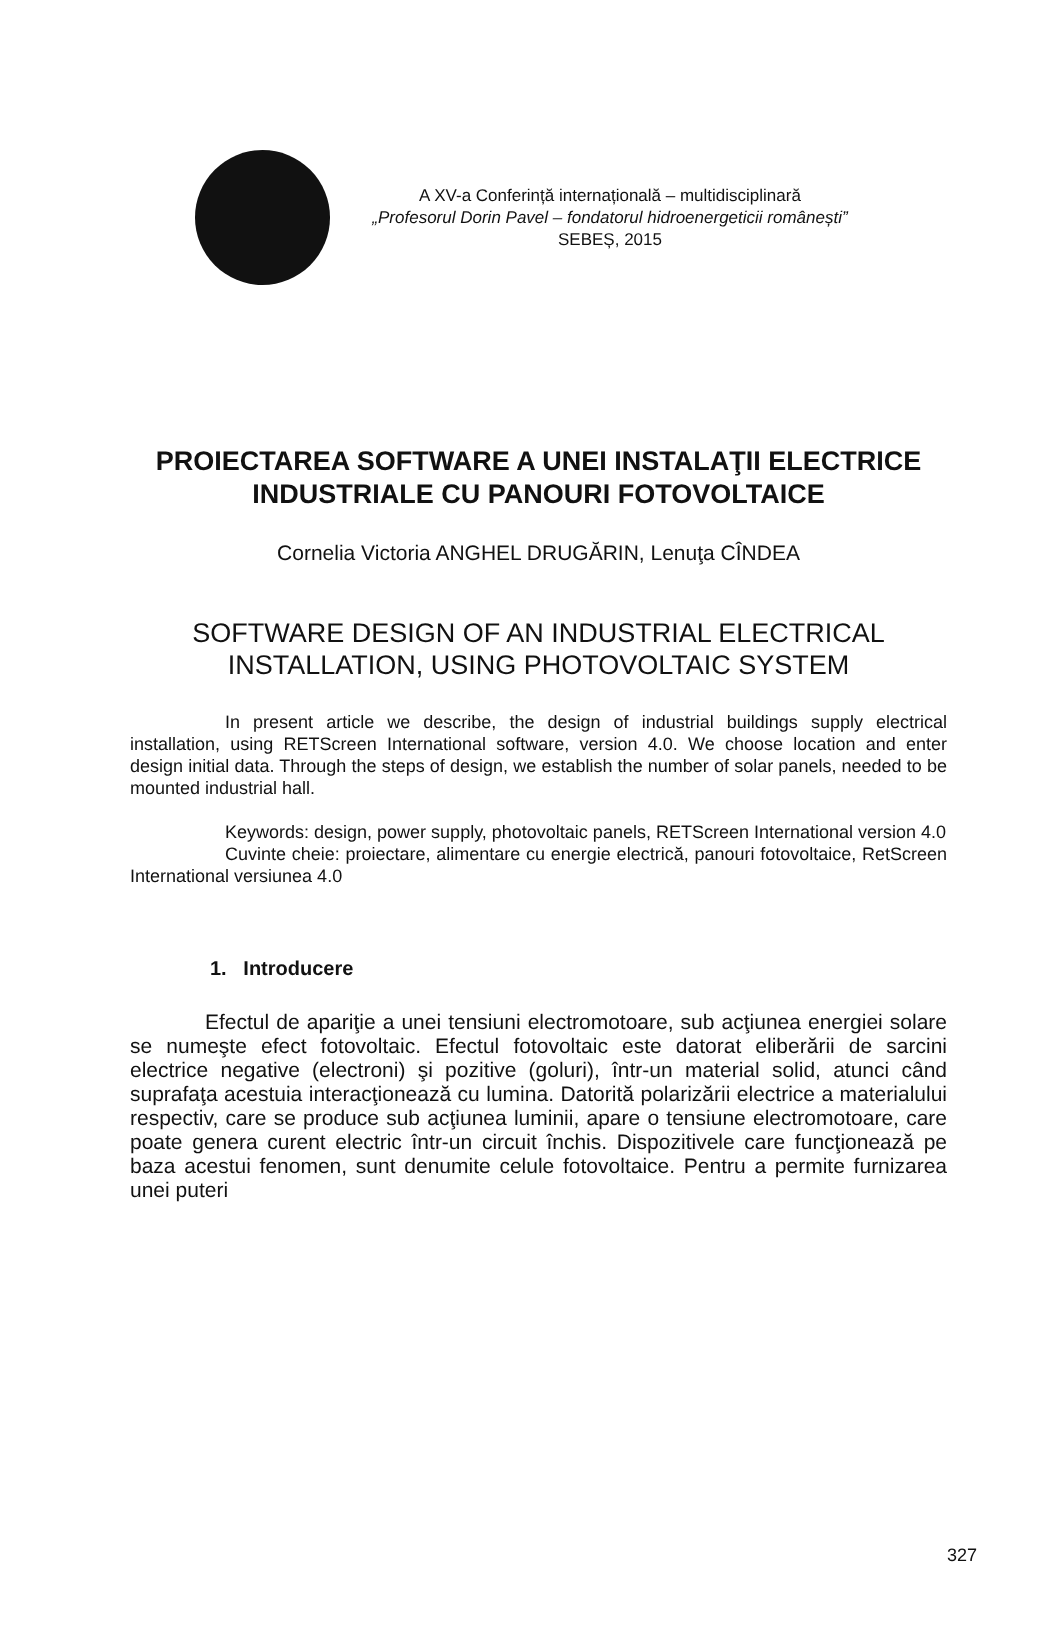A XV-a Conferință internațională – multidisciplinară
„Profesorul Dorin Pavel – fondatorul hidroenergeticii românești”
SEBEȘ, 2015
PROIECTAREA SOFTWARE A UNEI INSTALAŢII ELECTRICE INDUSTRIALE CU PANOURI FOTOVOLTAICE
Cornelia Victoria ANGHEL DRUGĂRIN, Lenuţa CÎNDEA
SOFTWARE DESIGN OF AN INDUSTRIAL ELECTRICAL INSTALLATION, USING PHOTOVOLTAIC SYSTEM
In present article we describe, the design of industrial buildings supply electrical installation, using RETScreen International software, version 4.0. We choose location and enter design initial data. Through the steps of design, we establish the number of solar panels, needed to be mounted industrial hall.
Keywords: design, power supply, photovoltaic panels, RETScreen International version 4.0
Cuvinte cheie: proiectare, alimentare cu energie electrică, panouri fotovoltaice, RetScreen International versiunea 4.0
1. Introducere
Efectul de apariţie a unei tensiuni electromotoare, sub acţiunea energiei solare se numeşte efect fotovoltaic. Efectul fotovoltaic este datorat eliberării de sarcini electrice negative (electroni) şi pozitive (goluri), într-un material solid, atunci când suprafaţa acestuia interacţionează cu lumina. Datorită polarizării electrice a materialului respectiv, care se produce sub acţiunea luminii, apare o tensiune electromotoare, care poate genera curent electric într-un circuit închis. Dispozitivele care funcţionează pe baza acestui fenomen, sunt denumite celule fotovoltaice. Pentru a permite furnizarea unei puteri
327